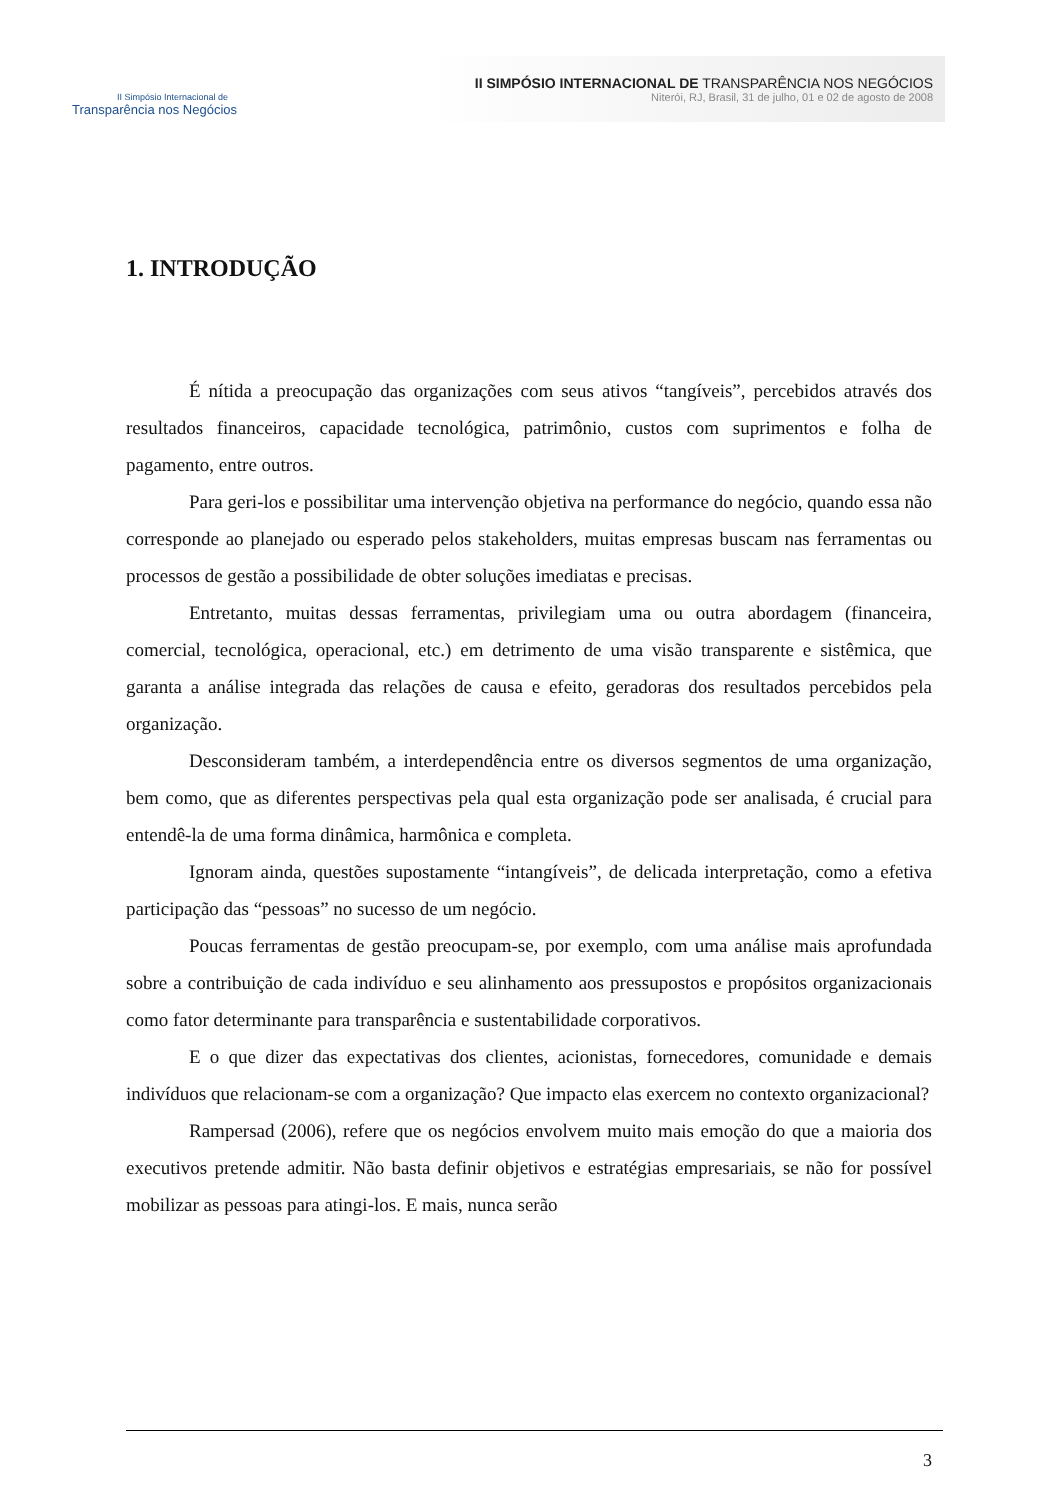II Simpósio Internacional de
Transparência nos Negócios
II SIMPÓSIO INTERNACIONAL DE TRANSPARÊNCIA NOS NEGÓCIOS
Niterói, RJ, Brasil, 31 de julho, 01 e 02 de agosto de 2008
1. INTRODUÇÃO
É nítida a preocupação das organizações com seus ativos “tangíveis”, percebidos através dos resultados financeiros, capacidade tecnológica, patrimônio, custos com suprimentos e folha de pagamento, entre outros.
Para geri-los e possibilitar uma intervenção objetiva na performance do negócio, quando essa não corresponde ao planejado ou esperado pelos stakeholders, muitas empresas buscam nas ferramentas ou processos de gestão a possibilidade de obter soluções imediatas e precisas.
Entretanto, muitas dessas ferramentas, privilegiam uma ou outra abordagem (financeira, comercial, tecnológica, operacional, etc.) em detrimento de uma visão transparente e sistêmica, que garanta a análise integrada das relações de causa e efeito, geradoras dos resultados percebidos pela organização.
Desconsideram também, a interdependência entre os diversos segmentos de uma organização, bem como, que as diferentes perspectivas pela qual esta organização pode ser analisada, é crucial para entendê-la de uma forma dinâmica, harmônica e completa.
Ignoram ainda, questões supostamente “intangíveis”, de delicada interpretação, como a efetiva participação das “pessoas” no sucesso de um negócio.
Poucas ferramentas de gestão preocupam-se, por exemplo, com uma análise mais aprofundada sobre a contribuição de cada indivíduo e seu alinhamento aos pressupostos e propósitos organizacionais como fator determinante para transparência e sustentabilidade corporativos.
E o que dizer das expectativas dos clientes, acionistas, fornecedores, comunidade e demais indivíduos que relacionam-se com a organização? Que impacto elas exercem no contexto organizacional?
Rampersad (2006), refere que os negócios envolvem muito mais emoção do que a maioria dos executivos pretende admitir. Não basta definir objetivos e estratégias empresariais, se não for possível mobilizar as pessoas para atingi-los. E mais, nunca serão
3